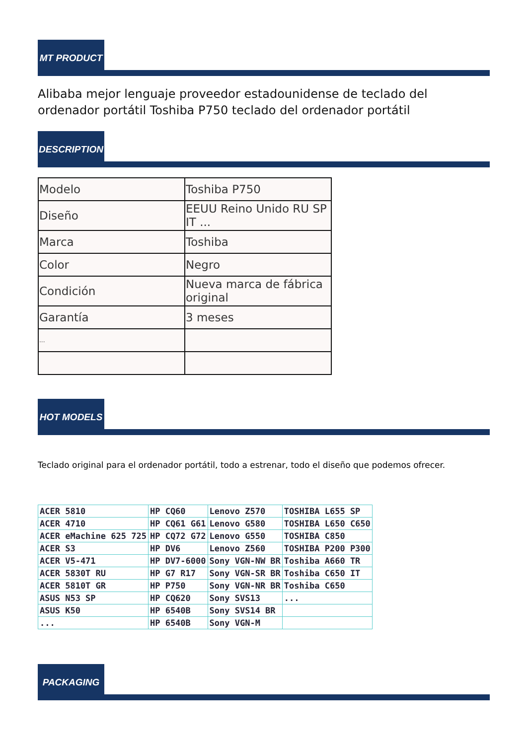MT PRODUCT
Alibaba mejor lenguaje proveedor estadounidense de teclado del ordenador portátil Toshiba P750 teclado del ordenador portátil
DESCRIPTION
| Modelo | Toshiba P750 |
| Diseño | EEUU Reino Unido RU SP IT ... |
| Marca | Toshiba |
| Color | Negro |
| Condición | Nueva marca de fábrica original |
| Garantía | 3 meses |
| ... | |
HOT MODELS
Teclado original para el ordenador portátil, todo a estrenar, todo el diseño que podemos ofrecer.
| ACER 5810 | HP CQ60 | Lenovo Z570 | TOSHIBA L655 SP |
| ACER 4710 | HP CQ61 G61 | Lenovo G580 | TOSHIBA L650 C650 |
| ACER eMachine 625 725 | HP CQ72 G72 | Lenovo G550 | TOSHIBA C850 |
| ACER S3 | HP DV6 | Lenovo Z560 | TOSHIBA P200 P300 |
| ACER V5-471 | HP DV7-6000 | Sony VGN-NW BR | Toshiba A660 TR |
| ACER 5830T RU | HP G7 R17 | Sony VGN-SR BR | Toshiba C650 IT |
| ACER 5810T GR | HP P750 | Sony VGN-NR BR | Toshiba C650 |
| ASUS N53 SP | HP CQ620 | Sony SVS13 | ... |
| ASUS K50 | HP 6540B | Sony SVS14 BR | |
| ... | HP 6540B | Sony VGN-M | |
PACKAGING